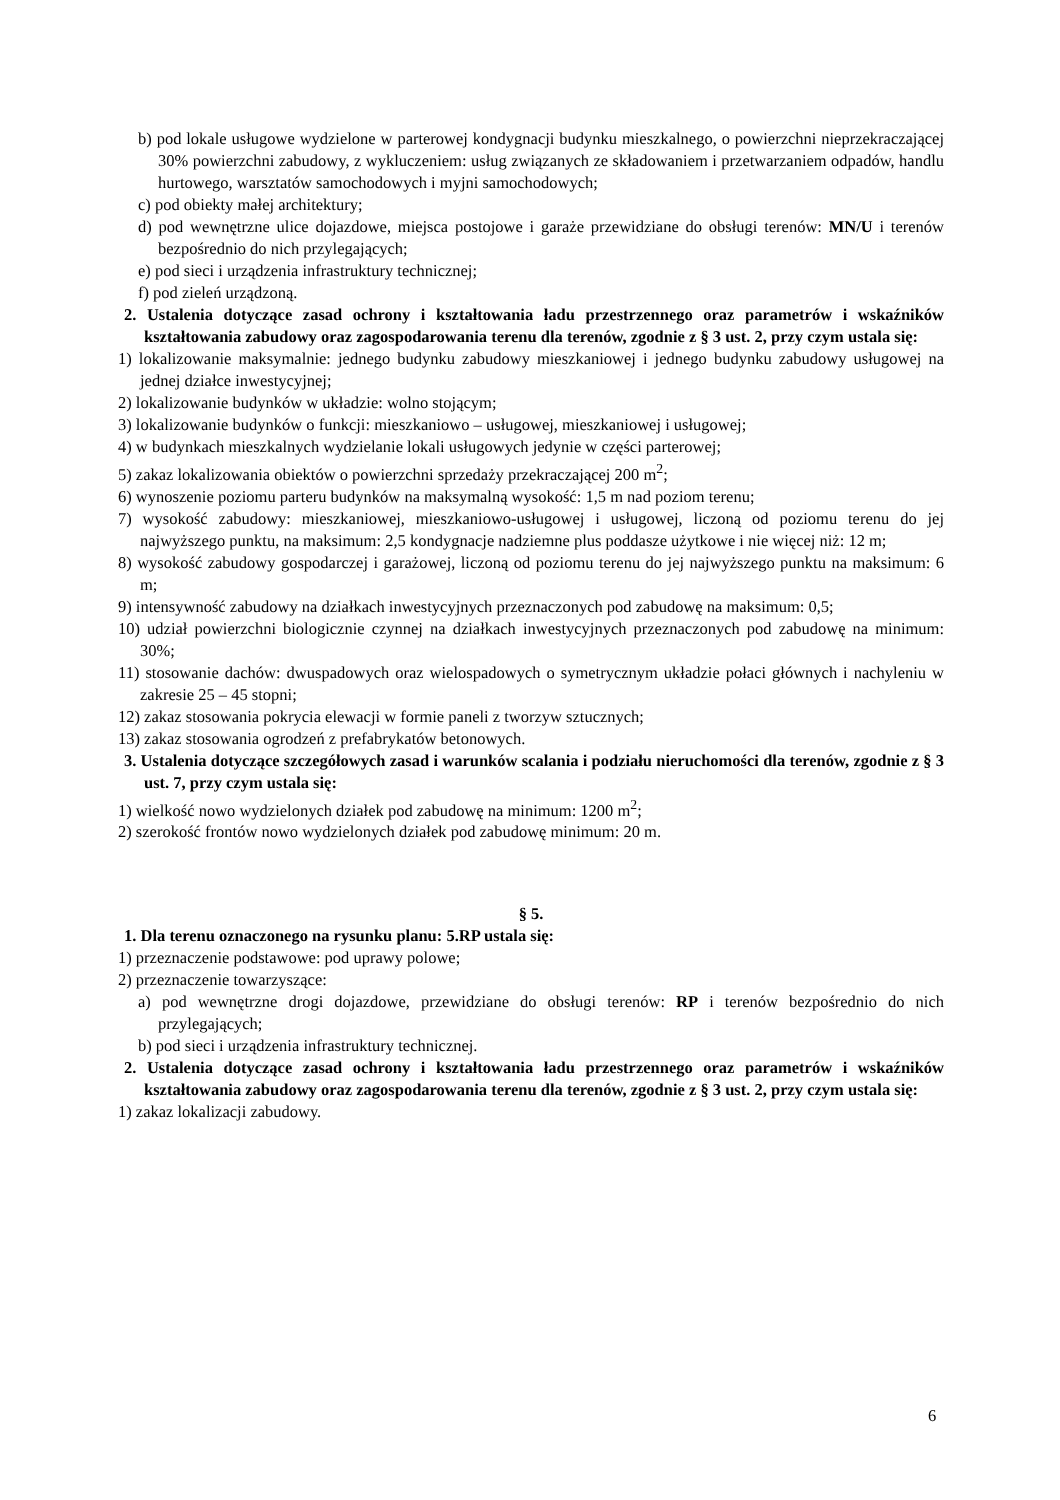b) pod lokale usługowe wydzielone w parterowej kondygnacji budynku mieszkalnego, o powierzchni nieprzekraczającej 30% powierzchni zabudowy, z wykluczeniem: usług związanych ze składowaniem i przetwarzaniem odpadów, handlu hurtowego, warsztatów samochodowych i myjni samochodowych;
c) pod obiekty małej architektury;
d) pod wewnętrzne ulice dojazdowe, miejsca postojowe i garaże przewidziane do obsługi terenów: MN/U i terenów bezpośrednio do nich przylegających;
e) pod sieci i urządzenia infrastruktury technicznej;
f) pod zieleń urządzoną.
2. Ustalenia dotyczące zasad ochrony i kształtowania ładu przestrzennego oraz parametrów i wskaźników kształtowania zabudowy oraz zagospodarowania terenu dla terenów, zgodnie z § 3 ust. 2, przy czym ustala się:
1) lokalizowanie maksymalnie: jednego budynku zabudowy mieszkaniowej i jednego budynku zabudowy usługowej na jednej działce inwestycyjnej;
2) lokalizowanie budynków w układzie: wolno stojącym;
3) lokalizowanie budynków o funkcji: mieszkaniowo – usługowej, mieszkaniowej i usługowej;
4) w budynkach mieszkalnych wydzielanie lokali usługowych jedynie w części parterowej;
5) zakaz lokalizowania obiektów o powierzchni sprzedaży przekraczającej 200 m<sup>2</sup>;
6) wynoszenie poziomu parteru budynków na maksymalną wysokość: 1,5 m nad poziom terenu;
7) wysokość zabudowy: mieszkaniowej, mieszkaniowo-usługowej i usługowej, liczoną od poziomu terenu do jej najwyższego punktu, na maksimum: 2,5 kondygnacje nadziemne plus poddasze użytkowe i nie więcej niż: 12 m;
8) wysokość zabudowy gospodarczej i garażowej, liczoną od poziomu terenu do jej najwyższego punktu na maksimum: 6 m;
9) intensywność zabudowy na działkach inwestycyjnych przeznaczonych pod zabudowę na maksimum: 0,5;
10) udział powierzchni biologicznie czynnej na działkach inwestycyjnych przeznaczonych pod zabudowę na minimum: 30%;
11) stosowanie dachów: dwuspadowych oraz wielospadowych o symetrycznym układzie połaci głównych i nachyleniu w zakresie 25 – 45 stopni;
12) zakaz stosowania pokrycia elewacji w formie paneli z tworzyw sztucznych;
13) zakaz stosowania ogrodzeń z prefabrykatów betonowych.
3. Ustalenia dotyczące szczegółowych zasad i warunków scalania i podziału nieruchomości dla terenów, zgodnie z § 3 ust. 7, przy czym ustala się:
1) wielkość nowo wydzielonych działek pod zabudowę na minimum: 1200 m<sup>2</sup>;
2) szerokość frontów nowo wydzielonych działek pod zabudowę minimum: 20 m.
§ 5.
1. Dla terenu oznaczonego na rysunku planu: 5.RP ustala się:
1) przeznaczenie podstawowe: pod uprawy polowe;
2) przeznaczenie towarzyszące:
a) pod wewnętrzne drogi dojazdowe, przewidziane do obsługi terenów: RP i terenów bezpośrednio do nich przylegających;
b) pod sieci i urządzenia infrastruktury technicznej.
2. Ustalenia dotyczące zasad ochrony i kształtowania ładu przestrzennego oraz parametrów i wskaźników kształtowania zabudowy oraz zagospodarowania terenu dla terenów, zgodnie z § 3 ust. 2, przy czym ustala się:
1) zakaz lokalizacji zabudowy.
6